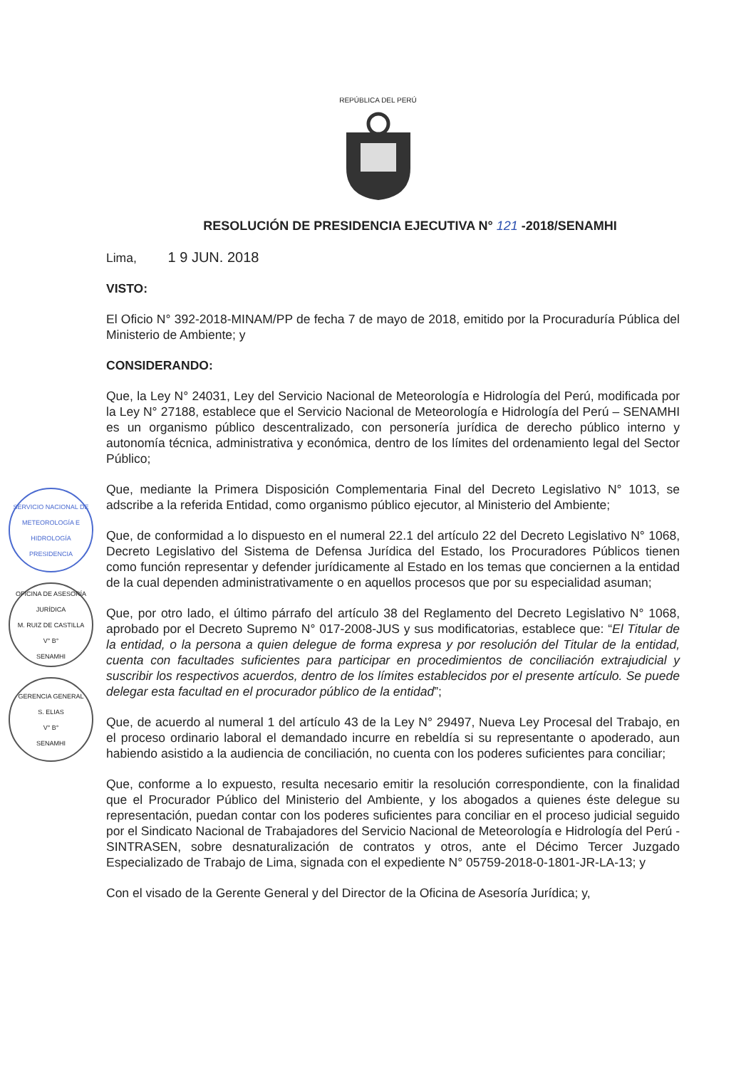REPÚBLICA DEL PERÚ
RESOLUCIÓN DE PRESIDENCIA EJECUTIVA N° 121 -2018/SENAMHI
Lima, 1 9 JUN. 2018
VISTO:
El Oficio N° 392-2018-MINAM/PP de fecha 7 de mayo de 2018, emitido por la Procuraduría Pública del Ministerio de Ambiente; y
CONSIDERANDO:
Que, la Ley N° 24031, Ley del Servicio Nacional de Meteorología e Hidrología del Perú, modificada por la Ley N° 27188, establece que el Servicio Nacional de Meteorología e Hidrología del Perú – SENAMHI es un organismo público descentralizado, con personería jurídica de derecho público interno y autonomía técnica, administrativa y económica, dentro de los límites del ordenamiento legal del Sector Público;
Que, mediante la Primera Disposición Complementaria Final del Decreto Legislativo N° 1013, se adscribe a la referida Entidad, como organismo público ejecutor, al Ministerio del Ambiente;
Que, de conformidad a lo dispuesto en el numeral 22.1 del artículo 22 del Decreto Legislativo N° 1068, Decreto Legislativo del Sistema de Defensa Jurídica del Estado, los Procuradores Públicos tienen como función representar y defender jurídicamente al Estado en los temas que conciernen a la entidad de la cual dependen administrativamente o en aquellos procesos que por su especialidad asuman;
Que, por otro lado, el último párrafo del artículo 38 del Reglamento del Decreto Legislativo N° 1068, aprobado por el Decreto Supremo N° 017-2008-JUS y sus modificatorias, establece que: “El Titular de la entidad, o la persona a quien delegue de forma expresa y por resolución del Titular de la entidad, cuenta con facultades suficientes para participar en procedimientos de conciliación extrajudicial y suscribir los respectivos acuerdos, dentro de los límites establecidos por el presente artículo. Se puede delegar esta facultad en el procurador público de la entidad”;
Que, de acuerdo al numeral 1 del artículo 43 de la Ley N° 29497, Nueva Ley Procesal del Trabajo, en el proceso ordinario laboral el demandado incurre en rebeldía si su representante o apoderado, aun habiendo asistido a la audiencia de conciliación, no cuenta con los poderes suficientes para conciliar;
Que, conforme a lo expuesto, resulta necesario emitir la resolución correspondiente, con la finalidad que el Procurador Público del Ministerio del Ambiente, y los abogados a quienes éste delegue su representación, puedan contar con los poderes suficientes para conciliar en el proceso judicial seguido por el Sindicato Nacional de Trabajadores del Servicio Nacional de Meteorología e Hidrología del Perú - SINTRASEN, sobre desnaturalización de contratos y otros, ante el Décimo Tercer Juzgado Especializado de Trabajo de Lima, signada con el expediente N° 05759-2018-0-1801-JR-LA-13; y
Con el visado de la Gerente General y del Director de la Oficina de Asesoría Jurídica; y,
SERVICIO NACIONAL DE METEOROLOGÍA E HIDROLOGÍA
PRESIDENCIA
OFICINA DE ASESORÍA JURÍDICA
M. RUIZ DE CASTILLA
V° B°
SENAMHI
GERENCIA GENERAL
S. ELIAS
V° B°
SENAMHI